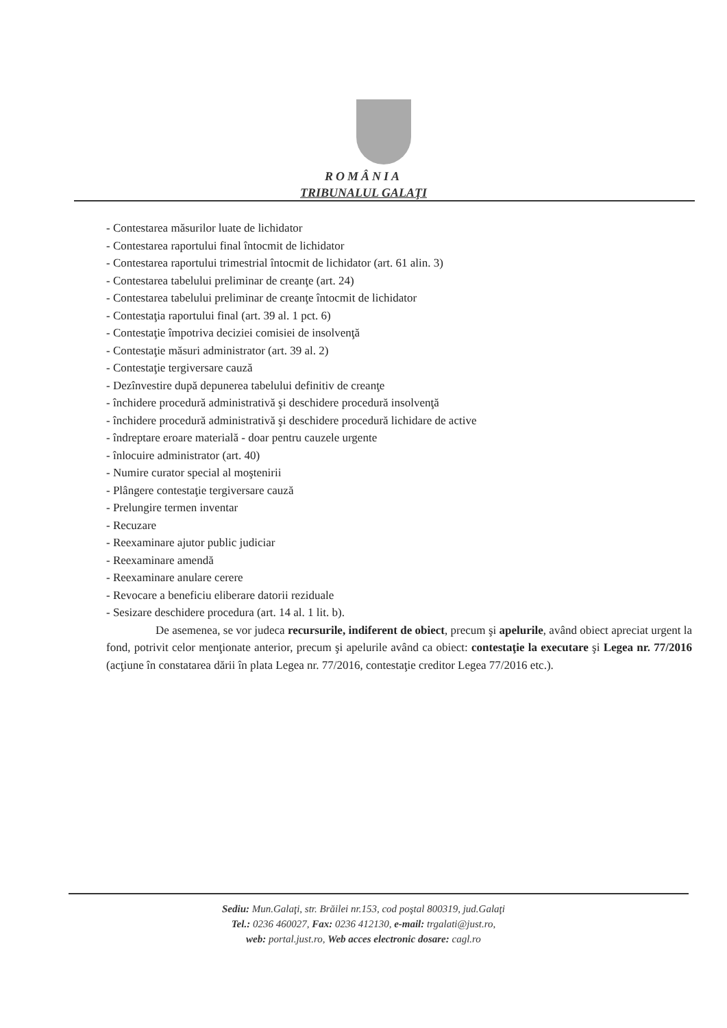ROMÂNIA
TRIBUNALUL GALAŢI
- Contestarea măsurilor luate de lichidator
- Contestarea raportului final întocmit de lichidator
- Contestarea raportului trimestrial întocmit de lichidator (art. 61 alin. 3)
- Contestarea tabelului preliminar de creanţe (art. 24)
- Contestarea tabelului preliminar de creanţe întocmit de lichidator
- Contestaţia raportului final (art. 39 al. 1 pct. 6)
- Contestaţie împotriva deciziei comisiei de insolvenţă
- Contestaţie măsuri administrator (art. 39 al. 2)
- Contestaţie tergiversare cauză
- Dezînvestire după depunerea tabelului definitiv de creanţe
- închidere procedură administrativă şi deschidere procedură insolvenţă
- închidere procedură administrativă şi deschidere procedură lichidare de active
- îndreptare eroare materială - doar pentru cauzele urgente
- înlocuire administrator (art. 40)
- Numire curator special al moştenirii
- Plângere contestaţie tergiversare cauză
- Prelungire termen inventar
- Recuzare
- Reexaminare ajutor public judiciar
- Reexaminare amendă
- Reexaminare anulare cerere
- Revocare a beneficiu eliberare datorii reziduale
- Sesizare deschidere procedura (art. 14 al. 1 lit. b).
De asemenea, se vor judeca recursurile, indiferent de obiect, precum şi apelurile, având obiect apreciat urgent la fond, potrivit celor menţionate anterior, precum şi apelurile având ca obiect: contestaţie la executare şi Legea nr. 77/2016 (acţiune în constatarea dării în plata Legea nr. 77/2016, contestaţie creditor Legea 77/2016 etc.).
Sediu: Mun.Galaţi, str. Brăilei nr.153, cod poştal 800319, jud.Galaţi
Tel.: 0236 460027, Fax: 0236 412130, e-mail: trgalati@just.ro,
web: portal.just.ro, Web acces electronic dosare: cagl.ro